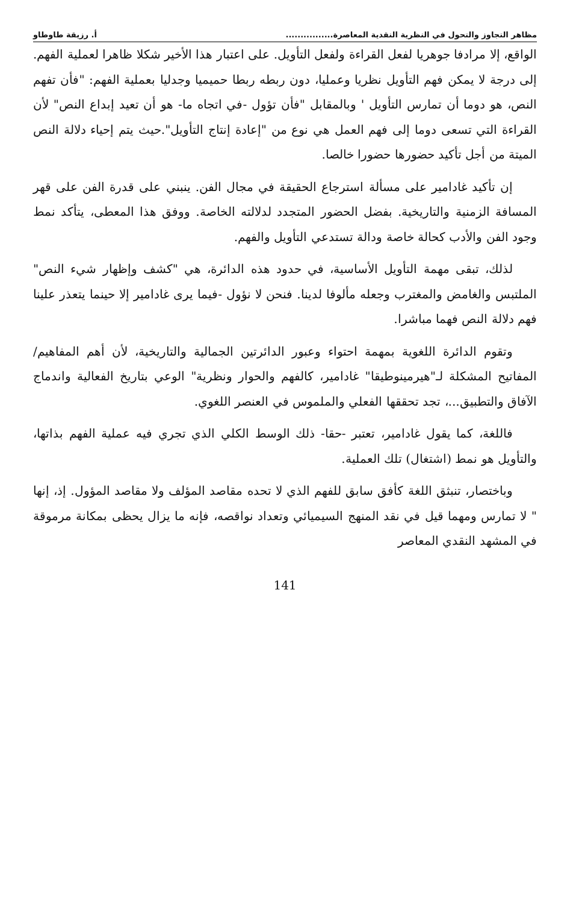مظاهر التجاوز والتحول في النظرية النقدية المعاصرة................ أ. رزيقة طاوطاو
الواقع، إلا مرادفا جوهريا لفعل القراءة ولفعل التأويل. على اعتبار هذا الأخير شكلا ظاهرا لعملية الفهم. إلى درجة لا يمكن فهم التأويل نظريا وعمليا، دون ربطه ربطا حميميا وجدليا بعملية الفهم: "فأن تفهم النص، هو دوما أن تمارس التأويل ' وبالمقابل "فأن تؤول -في اتجاه ما- هو أن تعيد إبداع النص" لأن القراءة التي تسعى دوما إلى فهم العمل هي نوع من "إعادة إنتاج التأويل".حيث يتم إحياء دلالة النص الميتة من أجل تأكيد حضورها حضورا خالصا.
إن تأكيد غادامير على مسألة استرجاع الحقيقة في مجال الفن. ينبني على قدرة الفن على قهر المسافة الزمنية والتاريخية. بفضل الحضور المتجدد لدلالته الخاصة. ووفق هذا المعطى، يتأكد نمط وجود الفن والأدب كحالة خاصة ودالة تستدعي التأويل والفهم.
لذلك، تبقى مهمة التأويل الأساسية، في حدود هذه الدائرة، هي "كشف وإظهار شيء النص" الملتبس والغامض والمغترب وجعله مألوفا لدينا. فنحن لا نؤول -فيما يرى غادامير إلا حينما يتعذر علينا فهم دلالة النص فهما مباشرا.
وتقوم الدائرة اللغوية بمهمة احتواء وعبور الدائرتين الجمالية والتاريخية، لأن أهم المفاهيم/المفاتيح المشكلة لـ"هيرمينوطيقا" غادامير، كالفهم والحوار ونظرية" الوعي بتاريخ الفعالية واندماج الآفاق والتطبيق...، تجد تحققها الفعلي والملموس في العنصر اللغوي.
فاللغة، كما يقول غادامير، تعتبر -حقا- ذلك الوسط الكلي الذي تجري فيه عملية الفهم بذاتها، والتأويل هو نمط (اشتغال) تلك العملية.
وباختصار، تنبثق اللغة كأفق سابق للفهم الذي لا تحده مقاصد المؤلف ولا مقاصد المؤول. إذ، إنها " لا تمارس ومهما قيل في نقد المنهج السيميائي وتعداد نواقصه، فإنه ما يزال يحظى بمكانة مرموقة في المشهد النقدي المعاصر
141